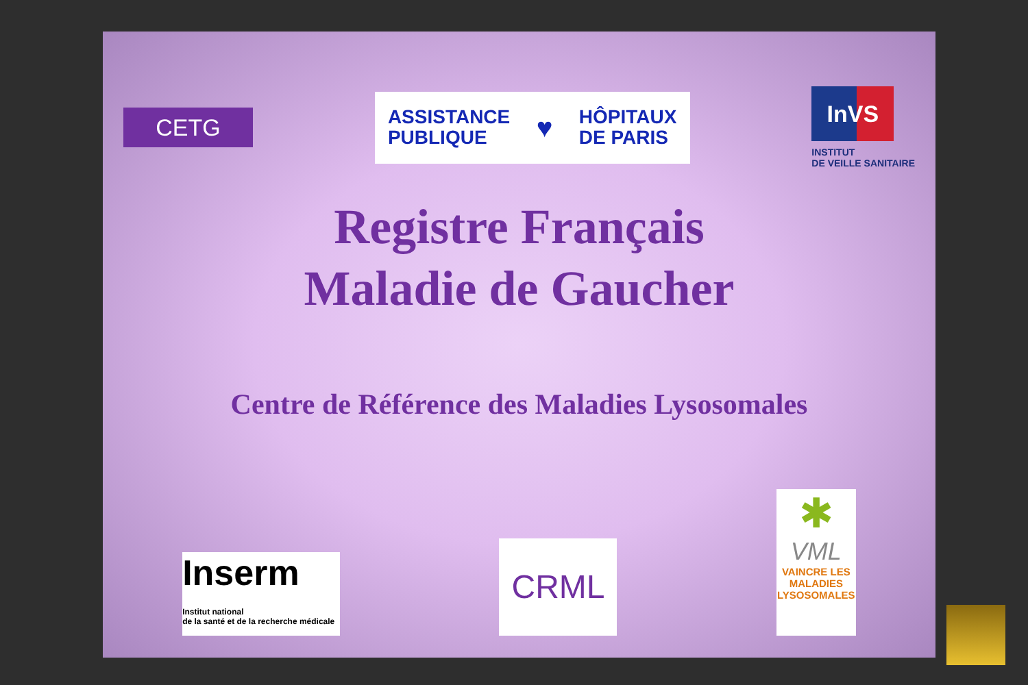CETG
ASSISTANCE
PUBLIQUE
♥
HÔPITAUX
DE PARIS
InVS
INSTITUT
DE VEILLE SANITAIRE
Registre Français
Maladie de Gaucher
Centre de Référence des Maladies Lysosomales
Inserm
Institut national
de la santé et de la recherche médicale
CRML
✱
VML
VAINCRE LES MALADIES LYSOSOMALES